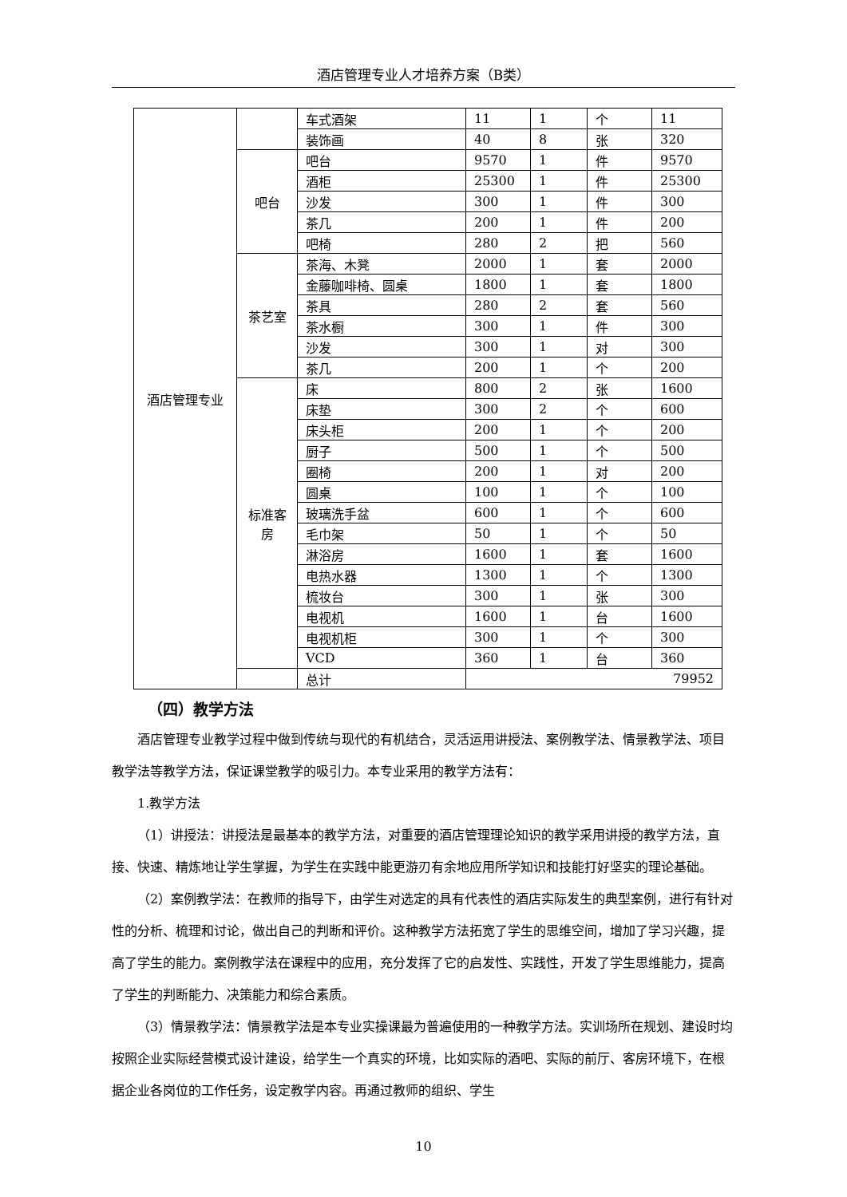酒店管理专业人才培养方案（B类）
| 酒店管理专业 | | 车式酒架 | 11 | 1 | 个 | 11 |
| | | 装饰画 | 40 | 8 | 张 | 320 |
| | 吧台 | 吧台 | 9570 | 1 | 件 | 9570 |
| | | 酒柜 | 25300 | 1 | 件 | 25300 |
| | | 沙发 | 300 | 1 | 件 | 300 |
| | | 茶几 | 200 | 1 | 件 | 200 |
| | | 吧椅 | 280 | 2 | 把 | 560 |
| | 茶艺室 | 茶海、木凳 | 2000 | 1 | 套 | 2000 |
| | | 金藤咖啡椅、圆桌 | 1800 | 1 | 套 | 1800 |
| | | 茶具 | 280 | 2 | 套 | 560 |
| | | 茶水橱 | 300 | 1 | 件 | 300 |
| | | 沙发 | 300 | 1 | 对 | 300 |
| | | 茶几 | 200 | 1 | 个 | 200 |
| | 标准客房 | 床 | 800 | 2 | 张 | 1600 |
| | | 床垫 | 300 | 2 | 个 | 600 |
| | | 床头柜 | 200 | 1 | 个 | 200 |
| | | 厨子 | 500 | 1 | 个 | 500 |
| | | 圈椅 | 200 | 1 | 对 | 200 |
| | | 圆桌 | 100 | 1 | 个 | 100 |
| | | 玻璃洗手盆 | 600 | 1 | 个 | 600 |
| | | 毛巾架 | 50 | 1 | 个 | 50 |
| | | 淋浴房 | 1600 | 1 | 套 | 1600 |
| | | 电热水器 | 1300 | 1 | 个 | 1300 |
| | | 梳妆台 | 300 | 1 | 张 | 300 |
| | | 电视机 | 1600 | 1 | 台 | 1600 |
| | | 电视机柜 | 300 | 1 | 个 | 300 |
| | | VCD | 360 | 1 | 台 | 360 |
| | | 总计 | 79952 | | | |
（四）教学方法
酒店管理专业教学过程中做到传统与现代的有机结合，灵活运用讲授法、案例教学法、情景教学法、项目教学法等教学方法，保证课堂教学的吸引力。本专业采用的教学方法有：
1.教学方法
（1）讲授法：讲授法是最基本的教学方法，对重要的酒店管理理论知识的教学采用讲授的教学方法，直接、快速、精炼地让学生掌握，为学生在实践中能更游刃有余地应用所学知识和技能打好坚实的理论基础。
（2）案例教学法：在教师的指导下，由学生对选定的具有代表性的酒店实际发生的典型案例，进行有针对性的分析、梳理和讨论，做出自己的判断和评价。这种教学方法拓宽了学生的思维空间，增加了学习兴趣，提高了学生的能力。案例教学法在课程中的应用，充分发挥了它的启发性、实践性，开发了学生思维能力，提高了学生的判断能力、决策能力和综合素质。
（3）情景教学法：情景教学法是本专业实操课最为普遍使用的一种教学方法。实训场所在规划、建设时均按照企业实际经营模式设计建设，给学生一个真实的环境，比如实际的酒吧、实际的前厅、客房环境下，在根据企业各岗位的工作任务，设定教学内容。再通过教师的组织、学生
10